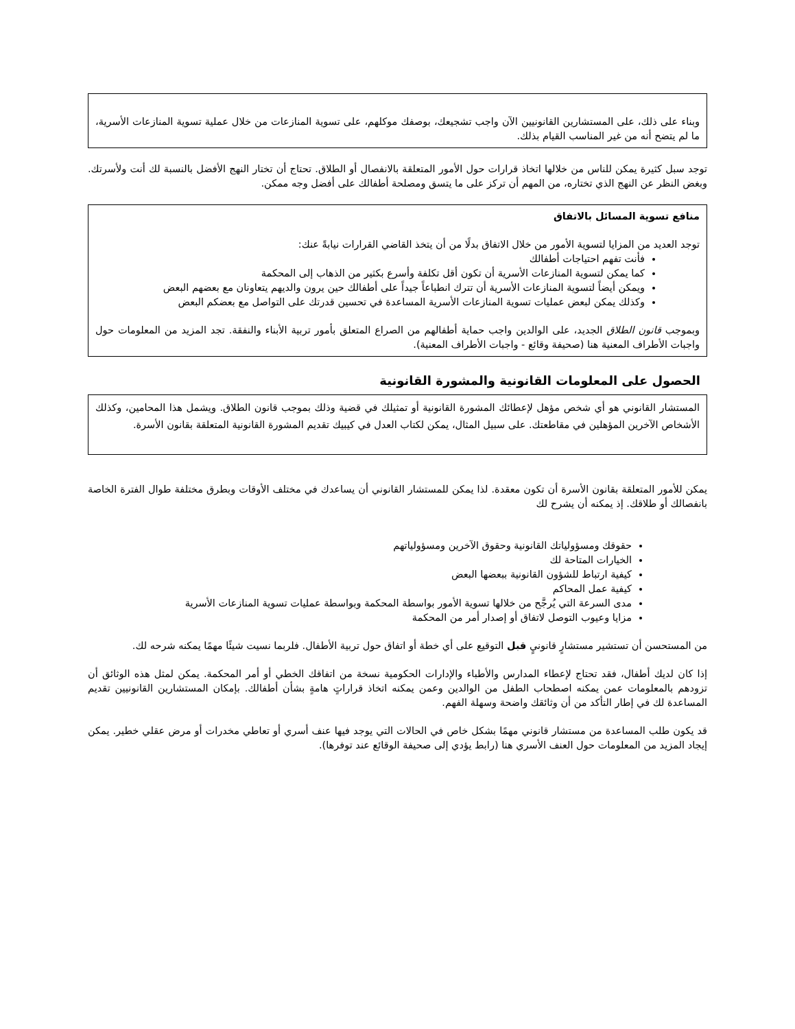وبناء على ذلك، على المستشارين القانونيين الآن واجب تشجيعك، بوصفك موكلهم، على تسوية المنازعات من خلال عملية تسوية المنازعات الأسرية، ما لم يتضح أنه من غير المناسب القيام بذلك.
توجد سبل كثيرة يمكن للناس من خلالها اتخاذ قرارات حول الأمور المتعلقة بالانفصال أو الطلاق. تحتاج أن تختار النهج الأفضل بالنسبة لك أنت ولأسرتك. وبغض النظر عن النهج الذي تختاره، من المهم أن تركز على ما يتسق ومصلحة أطفالك على أفضل وجه ممكن.
منافع تسوية المسائل بالاتفاق
توجد العديد من المزايا لتسوية الأمور من خلال الاتفاق بدلًا من أن يتخذ القاضي القرارات نيابةً عنك:
فأنت تفهم احتياجات أطفالك
كما يمكن لتسوية المنازعات الأسرية أن تكون أقل تكلفة وأسرع بكثير من الذهاب إلى المحكمة
ويمكن أيضاً لتسوية المنازعات الأسرية أن تترك انطباعاً جيداً على أطفالك حين يرون والديهم يتعاونان مع بعضهم البعض
وكذلك يمكن لبعض عمليات تسوية المنازعات الأسرية المساعدة في تحسين قدرتك على التواصل مع بعضكم البعض
وبموجب قانون الطلاق الجديد، على الوالدين واجب حماية أطفالهم من الصراع المتعلق بأمور تربية الأبناء والنفقة. تجد المزيد من المعلومات حول واجبات الأطراف المعنية هنا (صحيفة وقائع - واجبات الأطراف المعنية).
الحصول على المعلومات القانونية والمشورة القانونية
المستشار القانوني هو أي شخص مؤهل لإعطائك المشورة القانونية أو تمثيلك في قضية وذلك بموجب قانون الطلاق. ويشمل هذا المحامين، وكذلك الأشخاص الآخرين المؤهلين في مقاطعتك. على سبيل المثال، يمكن لكتاب العدل في كيبيك تقديم المشورة القانونية المتعلقة بقانون الأسرة.
يمكن للأمور المتعلقة بقانون الأسرة أن تكون معقدة. لذا يمكن للمستشار القانوني أن يساعدك في مختلف الأوقات وبطرق مختلفة طوال الفترة الخاصة بانفصالك أو طلاقك. إذ يمكنه أن يشرح لك
حقوقك ومسؤولياتك القانونية وحقوق الآخرين ومسؤولياتهم
الخيارات المتاحة لك
كيفية ارتباط للشؤون القانونية ببعضها البعض
كيفية عمل المحاكم
مدى السرعة التي يُرجَّح من خلالها تسوية الأمور بواسطة المحكمة وبواسطة عمليات تسوية المنازعات الأسرية
مزايا وعيوب التوصل لاتفاق أو إصدار أمر من المحكمة
من المستحسن أن تستشير مستشارٍ قانونيٍ قبل التوقيع على أي خطة أو اتفاق حول تربية الأطفال. فلربما نسيت شيئًا مهمًا يمكنه شرحه لك.
إذا كان لديك أطفال، فقد تحتاج لإعطاء المدارس والأطباء والإدارات الحكومية نسخة من اتفاقك الخطي أو أمر المحكمة. يمكن لمثل هذه الوثائق أن تزودهم بالمعلومات عمن يمكنه اصطحاب الطفل من الوالدين وعمن يمكنه اتخاذ قراراتٍ هامةٍ بشأن أطفالك. بإمكان المستشارين القانونيين تقديم المساعدة لك في إطار التأكد من أن وثائقك واضحة وسهلة الفهم.
قد يكون طلب المساعدة من مستشار قانوني مهمًا بشكل خاص في الحالات التي يوجد فيها عنف أسري أو تعاطي مخدرات أو مرض عقلي خطير. يمكن إيجاد المزيد من المعلومات حول العنف الأسري هنا (رابط يؤدي إلى صحيفة الوقائع عند توفرها).